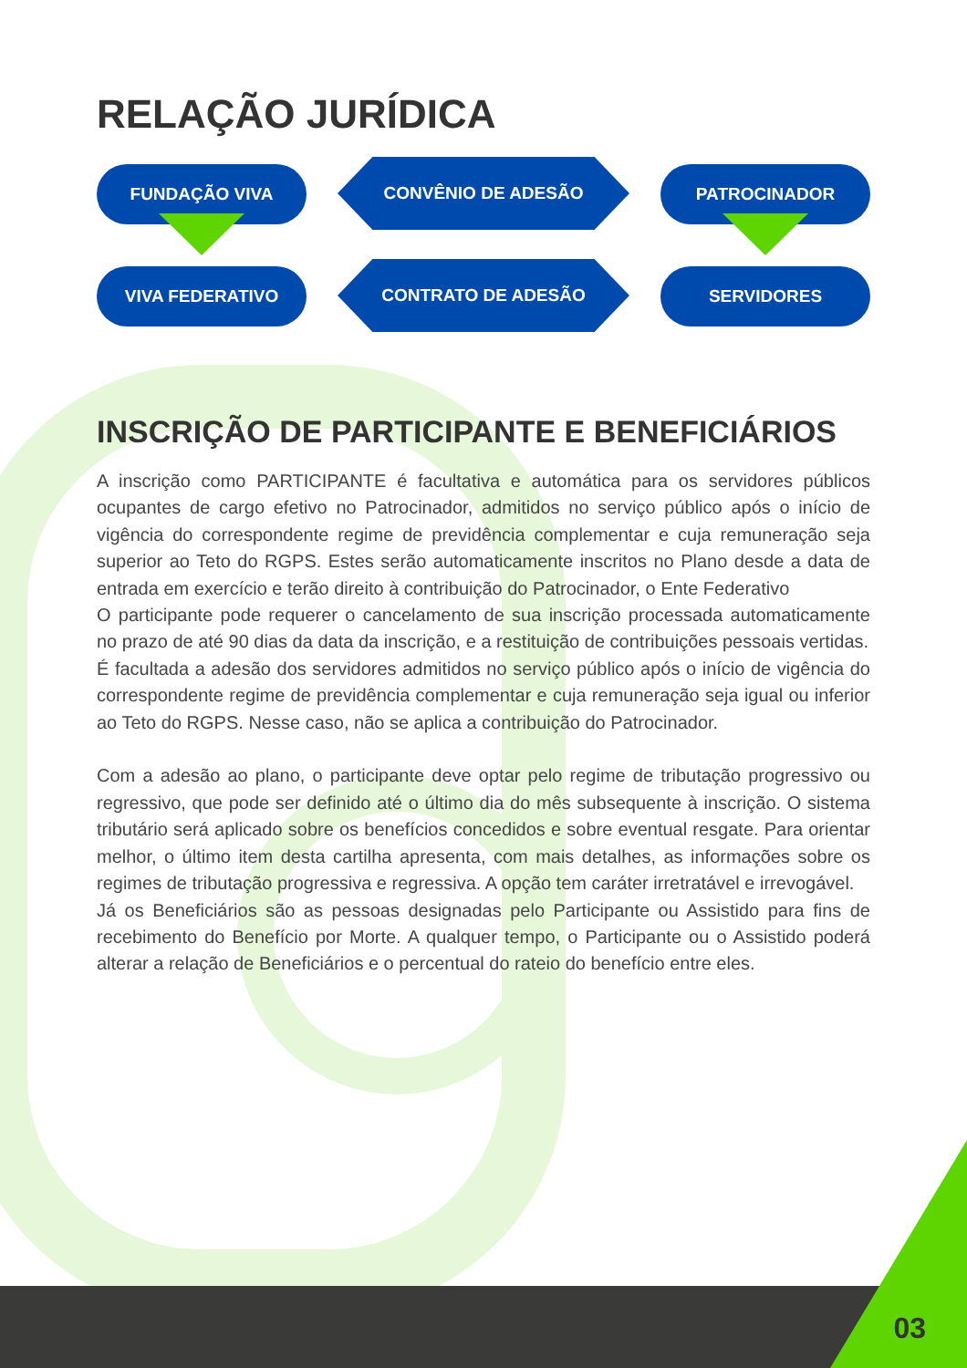RELAÇÃO JURÍDICA
FUNDAÇÃO VIVA
CONVÊNIO DE ADESÃO
PATROCINADOR
VIVA FEDERATIVO
CONTRATO DE ADESÃO
SERVIDORES
INSCRIÇÃO DE PARTICIPANTE E BENEFICIÁRIOS
A inscrição como PARTICIPANTE é facultativa e automática para os servidores públicos ocupantes de cargo efetivo no Patrocinador, admitidos no serviço público após o início de vigência do correspondente regime de previdência complementar e cuja remuneração seja superior ao Teto do RGPS. Estes serão automaticamente inscritos no Plano desde a data de entrada em exercício e terão direito à contribuição do Patrocinador, o Ente Federativo
O participante pode requerer o cancelamento de sua inscrição processada automaticamente no prazo de até 90 dias da data da inscrição, e a restituição de contribuições pessoais vertidas.
É facultada a adesão dos servidores admitidos no serviço público após o início de vigência do correspondente regime de previdência complementar e cuja remuneração seja igual ou inferior ao Teto do RGPS. Nesse caso, não se aplica a contribuição do Patrocinador.
Com a adesão ao plano, o participante deve optar pelo regime de tributação progressivo ou regressivo, que pode ser definido até o último dia do mês subsequente à inscrição. O sistema tributário será aplicado sobre os benefícios concedidos e sobre eventual resgate. Para orientar melhor, o último item desta cartilha apresenta, com mais detalhes, as informações sobre os regimes de tributação progressiva e regressiva. A opção tem caráter irretratável e irrevogável.
Já os Beneficiários são as pessoas designadas pelo Participante ou Assistido para fins de recebimento do Benefício por Morte. A qualquer tempo, o Participante ou o Assistido poderá alterar a relação de Beneficiários e o percentual do rateio do benefício entre eles.
03